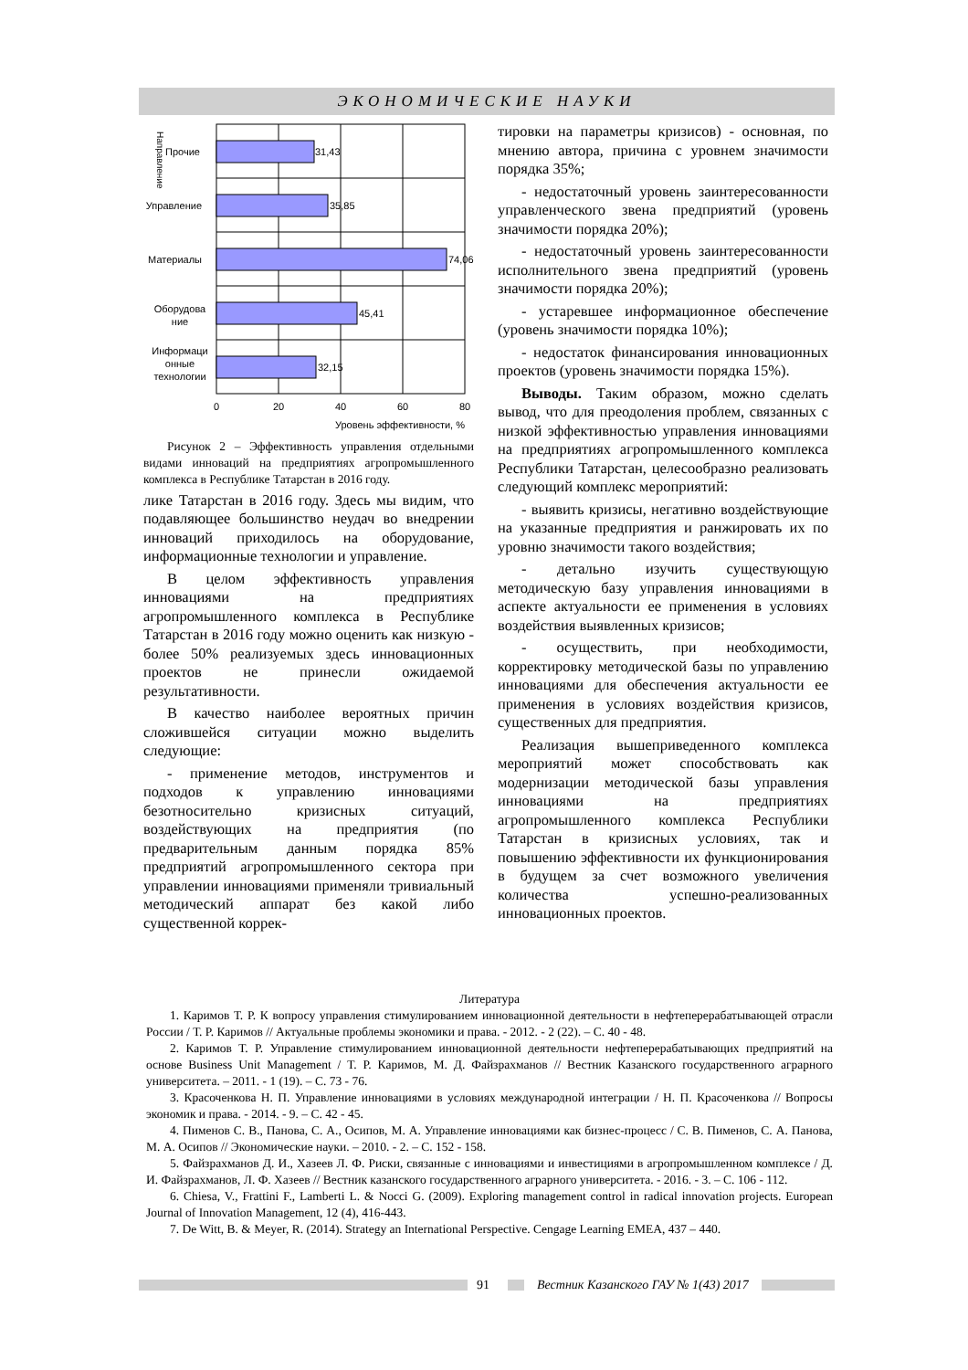ЭКОНОМИЧЕСКИЕ НАУКИ
31,43
35,85
74,06
45,41
32,15
Прочие
Управление
Материалы
Оборудова
ние
Информаци
онные
технологии
0
20
40
60
80
Уровень эффективности, %
Направление
Рисунок 2 – Эффективность управления отдельными видами инноваций на предприятиях агропромышленного комплекса в Республике Татарстан в 2016 году.
лике Татарстан в 2016 году. Здесь мы видим, что подавляющее большинство неудач во внедрении инноваций приходилось на оборудование, информационные технологии и управление.
В целом эффективность управления инновациями на предприятиях агропромышленного комплекса в Республике Татарстан в 2016 году можно оценить как низкую - более 50% реализуемых здесь инновационных проектов не принесли ожидаемой результативности.
В качество наиболее вероятных причин сложившейся ситуации можно выделить следующие:
- применение методов, инструментов и подходов к управлению инновациями безотносительно кризисных ситуаций, воздействующих на предприятия (по предварительным данным порядка 85% предприятий агропромышленного сектора при управлении инновациями применяли тривиальный методический аппарат без какой либо существенной коррек-
тировки на параметры кризисов) - основная, по мнению автора, причина с уровнем значимости порядка 35%;
- недостаточный уровень заинтересованности управленческого звена предприятий (уровень значимости порядка 20%);
- недостаточный уровень заинтересованности исполнительного звена предприятий (уровень значимости порядка 20%);
- устаревшее информационное обеспечение (уровень значимости порядка 10%);
- недостаток финансирования инновационных проектов (уровень значимости порядка 15%).
Выводы. Таким образом, можно сделать вывод, что для преодоления проблем, связанных с низкой эффективностью управления инновациями на предприятиях агропромышленного комплекса Республики Татарстан, целесообразно реализовать следующий комплекс мероприятий:
- выявить кризисы, негативно воздействующие на указанные предприятия и ранжировать их по уровню значимости такого воздействия;
- детально изучить существующую методическую базу управления инновациями в аспекте актуальности ее применения в условиях воздействия выявленных кризисов;
- осуществить, при необходимости, корректировку методической базы по управлению инновациями для обеспечения актуальности ее применения в условиях воздействия кризисов, существенных для предприятия.
Реализация вышеприведенного комплекса мероприятий может способствовать как модернизации методической базы управления инновациями на предприятиях агропромышленного комплекса Республики Татарстан в кризисных условиях, так и повышению эффективности их функционирования в будущем за счет возможного увеличения количества успешно-реализованных инновационных проектов.
Литература
1. Каримов Т. Р. К вопросу управления стимулированием инновационной деятельности в нефтеперерабатывающей отрасли России / Т. Р. Каримов // Актуальные проблемы экономики и права. - 2012. - 2 (22). – С. 40 - 48.
2. Каримов Т. Р. Управление стимулированием инновационной деятельности нефтеперерабатывающих предприятий на основе Business Unit Management / Т. Р. Каримов, М. Д. Файзрахманов // Вестник Казанского государственного аграрного университета. – 2011. - 1 (19). – С. 73 - 76.
3. Красоченкова Н. П. Управление инновациями в условиях международной интеграции / Н. П. Красоченкова // Вопросы экономик и права. - 2014. - 9. – С. 42 - 45.
4. Пименов С. В., Панова, С. А., Осипов, М. А. Управление инновациями как бизнес-процесс / С. В. Пименов, С. А. Панова, М. А. Осипов // Экономические науки. – 2010. - 2. – С. 152 - 158.
5. Файзрахманов Д. И., Хазеев Л. Ф. Риски, связанные с инновациями и инвестициями в агропромышленном комплексе / Д. И. Файзрахманов, Л. Ф. Хазеев // Вестник казанского государственного аграрного университета. - 2016. - 3. – С. 106 - 112.
6. Chiesa, V., Frattini F., Lamberti L. & Nocci G. (2009). Exploring management control in radical innovation projects. European Journal of Innovation Management, 12 (4), 416-443.
7. De Witt, B. & Meyer, R. (2014). Strategy an International Perspective. Cengage Learning EMEA, 437 – 440.
91 Вестник Казанского ГАУ № 1(43) 2017